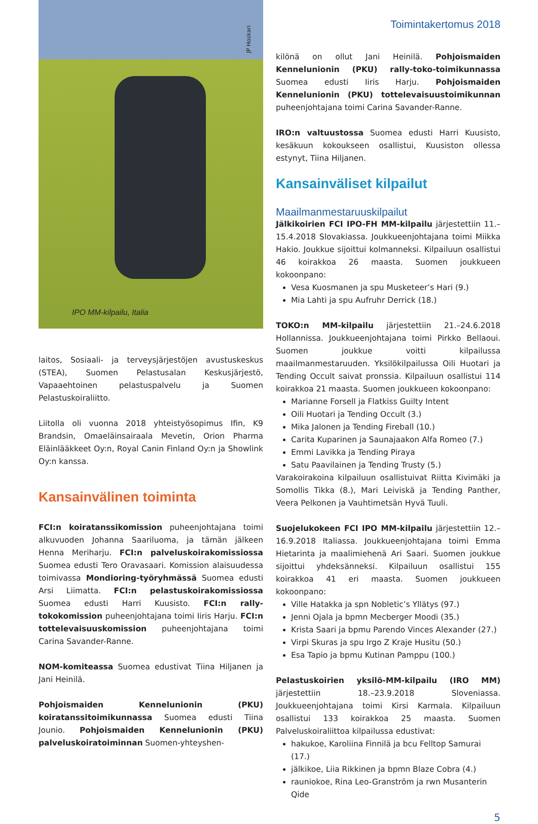JP Hoskari
IPO MM-kilpailu, Italia
laitos, Sosiaali- ja terveysjärjestöjen avustuskeskus (STEA), Suomen Pelastusalan Keskusjärjestö, Vapaaehtoinen pelastuspalvelu ja Suomen Pelastuskoiraliitto.
Liitolla oli vuonna 2018 yhteistyösopimus Ifin, K9 Brandsin, Omaeläinsairaala Mevetin, Orion Pharma Eläinlääkkeet Oy:n, Royal Canin Finland Oy:n ja Showlink Oy:n kanssa.
Kansainvälinen toiminta
FCI:n koiratanssikomission puheenjohtajana toimi alkuvuoden Johanna Saariluoma, ja tämän jälkeen Henna Meriharju. FCI:n palveluskoirakomissiossa Suomea edusti Tero Oravasaari. Komission alaisuudessa toimivassa Mondioring-työryhmässä Suomea edusti Arsi Liimatta. FCI:n pelastuskoirakomissiossa Suomea edusti Harri Kuusisto. FCI:n rally-tokokomission puheenjohtajana toimi Iiris Harju. FCI:n tottelevaisuuskomission puheenjohtajana toimi Carina Savander-Ranne.
NOM-komiteassa Suomea edustivat Tiina Hiljanen ja Jani Heinilä.
Pohjoismaiden Kennelunionin (PKU) koiratanssitoimikunnassa Suomea edusti Tiina Jounio. Pohjoismaiden Kennelunionin (PKU) palveluskoiratoiminnan Suomen-yhteyshen-
Toimintakertomus 2018
kilönä on ollut Jani Heinilä. Pohjoismaiden Kennelunionin (PKU) rally-toko-toimikunnassa Suomea edusti Iiris Harju. Pohjoismaiden Kennelunionin (PKU) tottelevaisuustoimikunnan puheenjohtajana toimi Carina Savander-Ranne.
IRO:n valtuustossa Suomea edusti Harri Kuusisto, kesäkuun kokoukseen osallistui, Kuusiston ollessa estynyt, Tiina Hiljanen.
Kansainväliset kilpailut
Maailmanmestaruuskilpailut
Jälkikoirien FCI IPO-FH MM-kilpailu järjestettiin 11.–15.4.2018 Slovakiassa. Joukkueenjohtajana toimi Miikka Hakio. Joukkue sijoittui kolmanneksi. Kilpailuun osallistui 46 koirakkoa 26 maasta. Suomen joukkueen kokoonpano:
Vesa Kuosmanen ja spu Musketeer’s Hari (9.)
Mia Lahti ja spu Aufruhr Derrick (18.)
TOKO:n MM-kilpailu järjestettiin 21.–24.6.2018 Hollannissa. Joukkueenjohtajana toimi Pirkko Bellaoui. Suomen joukkue voitti kilpailussa maailmanmestaruuden. Yksilökilpailussa Oili Huotari ja Tending Occult saivat pronssia. Kilpailuun osallistui 114 koirakkoa 21 maasta. Suomen joukkueen kokoonpano:
Marianne Forsell ja Flatkiss Guilty Intent
Oili Huotari ja Tending Occult (3.)
Mika Jalonen ja Tending Fireball (10.)
Carita Kuparinen ja Saunajaakon Alfa Romeo (7.)
Emmi Lavikka ja Tending Piraya
Satu Paavilainen ja Tending Trusty (5.)
Varakoirakoina kilpailuun osallistuivat Riitta Kivimäki ja Somollis Tikka (8.), Mari Leiviskä ja Tending Panther, Veera Pelkonen ja Vauhtimetsän Hyvä Tuuli.
Suojelukokeen FCI IPO MM-kilpailu järjestettiin 12.–16.9.2018 Italiassa. Joukkueenjohtajana toimi Emma Hietarinta ja maalimiehenä Ari Saari. Suomen joukkue sijoittui yhdeksänneksi. Kilpailuun osallistui 155 koirakkoa 41 eri maasta. Suomen joukkueen kokoonpano:
Ville Hatakka ja spn Nobletic’s Yllätys (97.)
Jenni Ojala ja bpmn Mecberger Moodi (35.)
Krista Saari ja bpmu Parendo Vinces Alexander (27.)
Virpi Skuras ja spu Irgo Z Kraje Husitu (50.)
Esa Tapio ja bpmu Kutinan Pamppu (100.)
Pelastuskoirien yksilö-MM-kilpailu (IRO MM) järjestettiin 18.–23.9.2018 Sloveniassa. Joukkueenjohtajana toimi Kirsi Karmala. Kilpailuun osallistui 133 koirakkoa 25 maasta. Suomen Palveluskoiraliittoa kilpailussa edustivat:
hakukoe, Karoliina Finnilä ja bcu Felltop Samurai (17.)
jälkikoe, Liia Rikkinen ja bpmn Blaze Cobra (4.)
rauniokoe, Rina Leo-Granström ja rwn Musanterin Qide
5